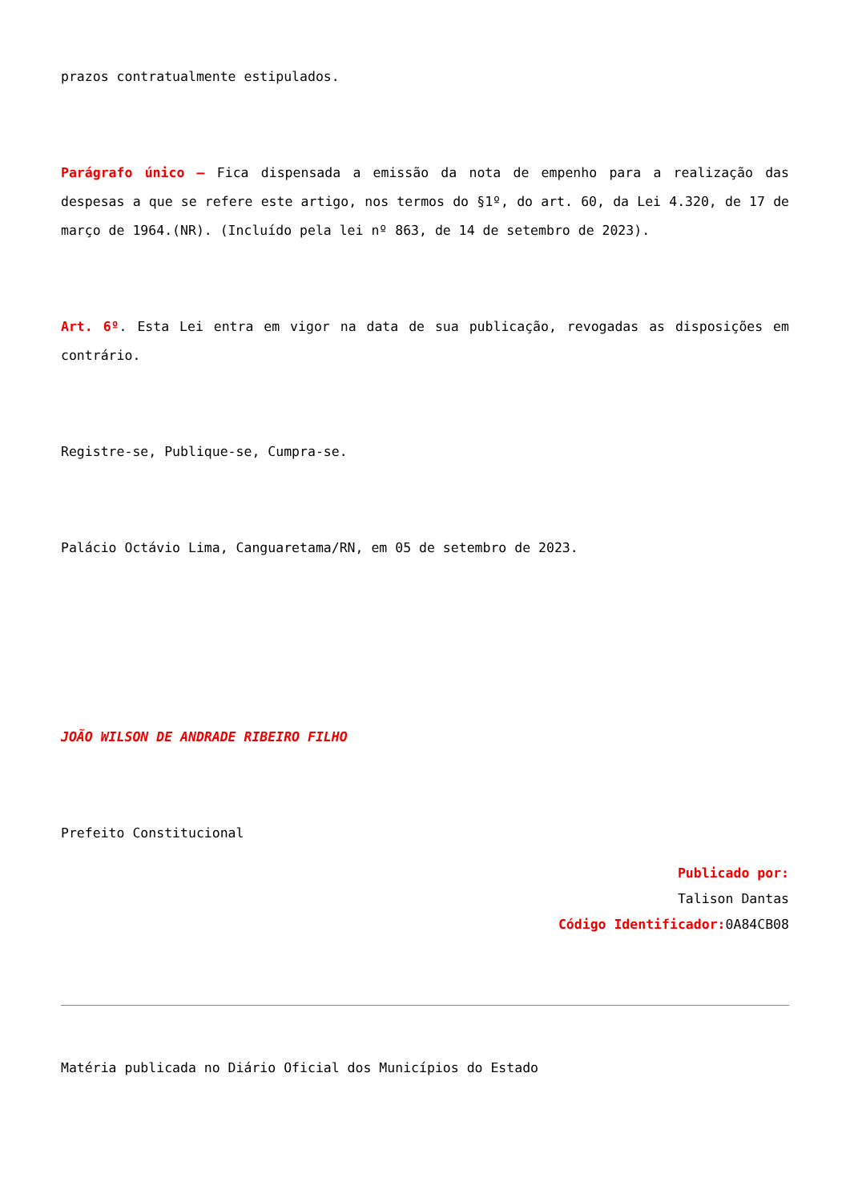prazos contratualmente estipulados.
Parágrafo único – Fica dispensada a emissão da nota de empenho para a realização das despesas a que se refere este artigo, nos termos do §1º, do art. 60, da Lei 4.320, de 17 de março de 1964.(NR). (Incluído pela lei nº 863, de 14 de setembro de 2023).
Art. 6º. Esta Lei entra em vigor na data de sua publicação, revogadas as disposições em contrário.
Registre-se, Publique-se, Cumpra-se.
Palácio Octávio Lima, Canguaretama/RN, em 05 de setembro de 2023.
JOÃO WILSON DE ANDRADE RIBEIRO FILHO
Prefeito Constitucional
Publicado por:
Talison Dantas
Código Identificador: 0A84CB08
Matéria publicada no Diário Oficial dos Municípios do Estado